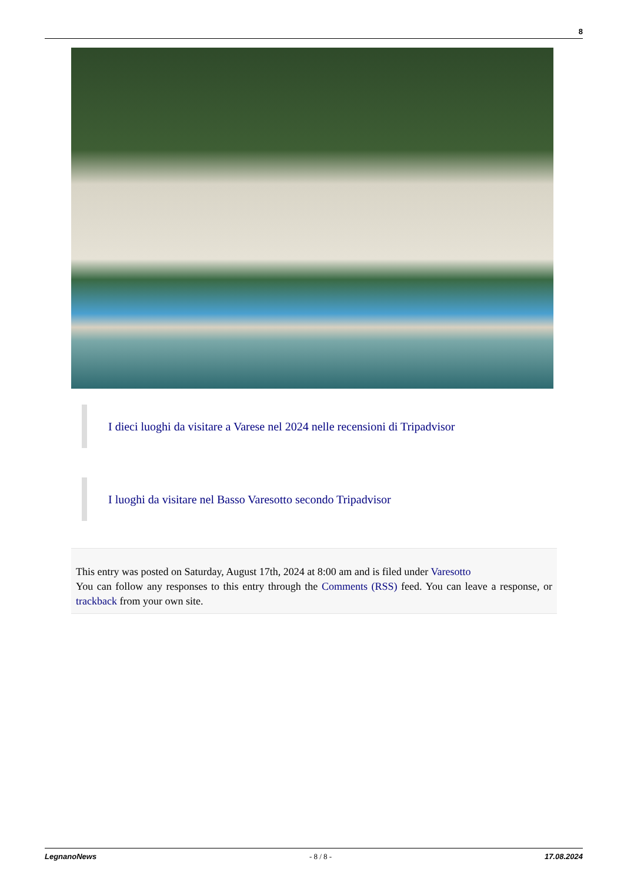8
I dieci luoghi da visitare a Varese nel 2024 nelle recensioni di Tripadvisor
I luoghi da visitare nel Basso Varesotto secondo Tripadvisor
This entry was posted on Saturday, August 17th, 2024 at 8:00 am and is filed under Varesotto
You can follow any responses to this entry through the Comments (RSS) feed. You can leave a response, or trackback from your own site.
LegnanoNews - 8 / 8 - 17.08.2024